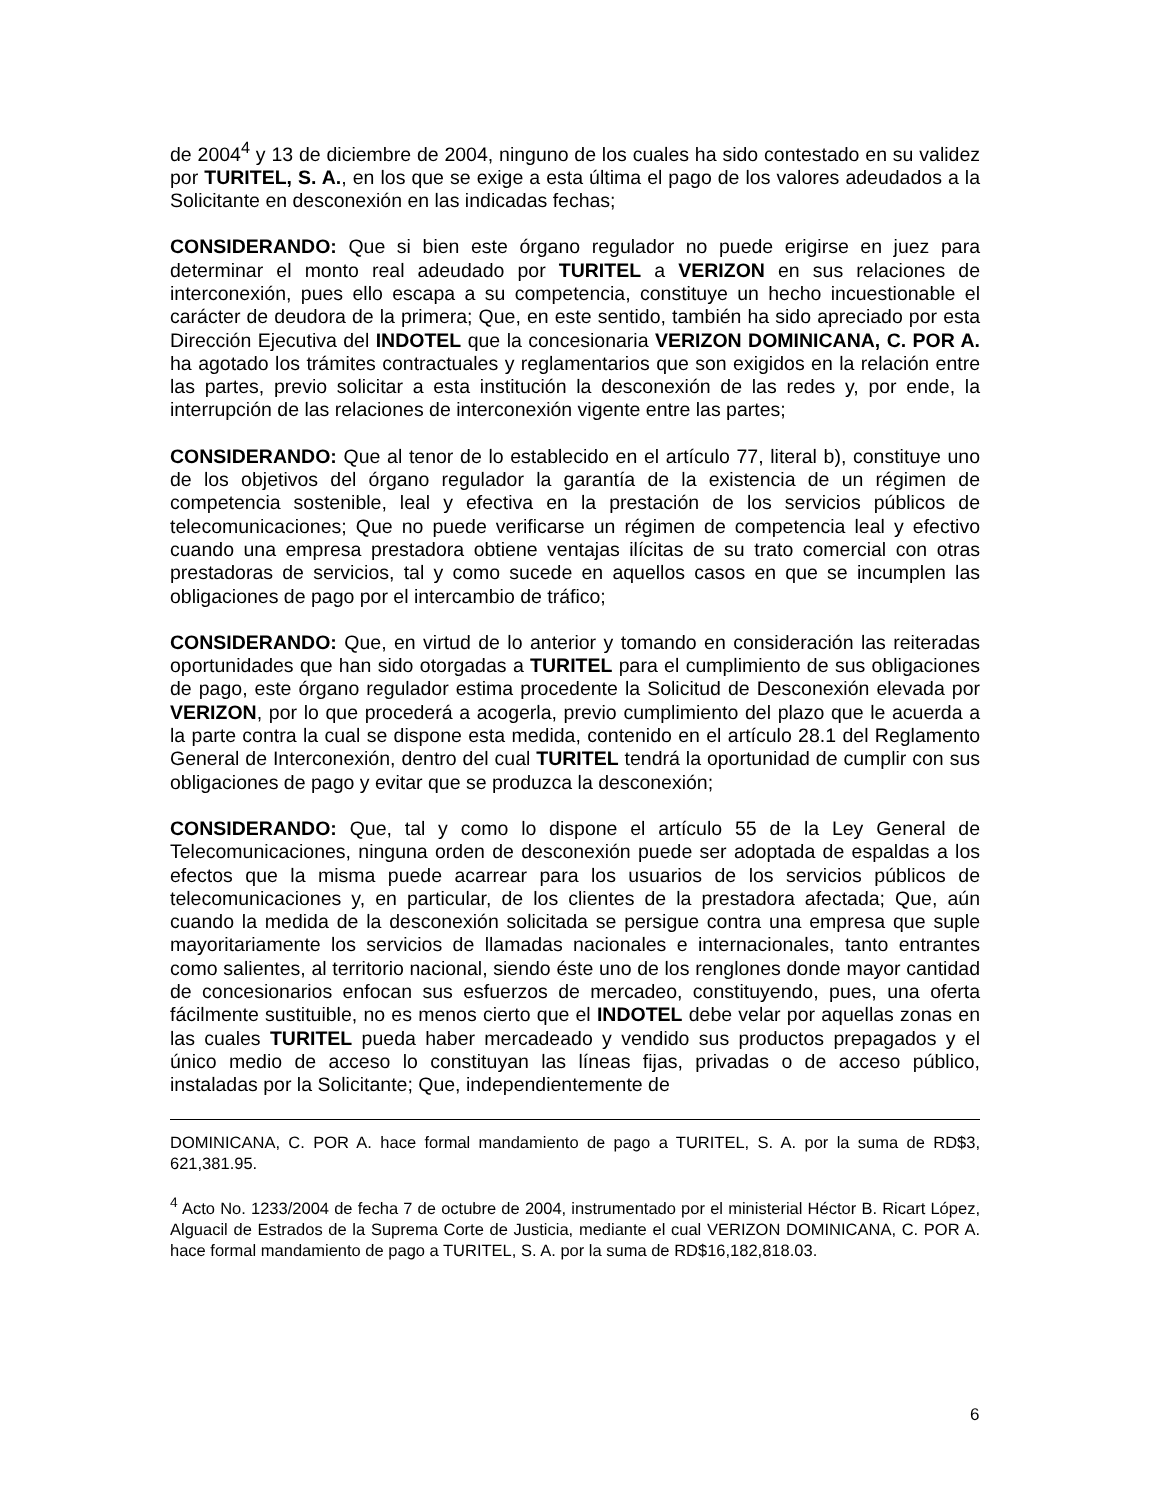de 2004<sup>4</sup> y 13 de diciembre de 2004, ninguno de los cuales ha sido contestado en su validez por TURITEL, S. A., en los que se exige a esta última el pago de los valores adeudados a la Solicitante en desconexión en las indicadas fechas;
CONSIDERANDO: Que si bien este órgano regulador no puede erigirse en juez para determinar el monto real adeudado por TURITEL a VERIZON en sus relaciones de interconexión, pues ello escapa a su competencia, constituye un hecho incuestionable el carácter de deudora de la primera; Que, en este sentido, también ha sido apreciado por esta Dirección Ejecutiva del INDOTEL que la concesionaria VERIZON DOMINICANA, C. POR A. ha agotado los trámites contractuales y reglamentarios que son exigidos en la relación entre las partes, previo solicitar a esta institución la desconexión de las redes y, por ende, la interrupción de las relaciones de interconexión vigente entre las partes;
CONSIDERANDO: Que al tenor de lo establecido en el artículo 77, literal b), constituye uno de los objetivos del órgano regulador la garantía de la existencia de un régimen de competencia sostenible, leal y efectiva en la prestación de los servicios públicos de telecomunicaciones; Que no puede verificarse un régimen de competencia leal y efectivo cuando una empresa prestadora obtiene ventajas ilícitas de su trato comercial con otras prestadoras de servicios, tal y como sucede en aquellos casos en que se incumplen las obligaciones de pago por el intercambio de tráfico;
CONSIDERANDO: Que, en virtud de lo anterior y tomando en consideración las reiteradas oportunidades que han sido otorgadas a TURITEL para el cumplimiento de sus obligaciones de pago, este órgano regulador estima procedente la Solicitud de Desconexión elevada por VERIZON, por lo que procederá a acogerla, previo cumplimiento del plazo que le acuerda a la parte contra la cual se dispone esta medida, contenido en el artículo 28.1 del Reglamento General de Interconexión, dentro del cual TURITEL tendrá la oportunidad de cumplir con sus obligaciones de pago y evitar que se produzca la desconexión;
CONSIDERANDO: Que, tal y como lo dispone el artículo 55 de la Ley General de Telecomunicaciones, ninguna orden de desconexión puede ser adoptada de espaldas a los efectos que la misma puede acarrear para los usuarios de los servicios públicos de telecomunicaciones y, en particular, de los clientes de la prestadora afectada; Que, aún cuando la medida de la desconexión solicitada se persigue contra una empresa que suple mayoritariamente los servicios de llamadas nacionales e internacionales, tanto entrantes como salientes, al territorio nacional, siendo éste uno de los renglones donde mayor cantidad de concesionarios enfocan sus esfuerzos de mercadeo, constituyendo, pues, una oferta fácilmente sustituible, no es menos cierto que el INDOTEL debe velar por aquellas zonas en las cuales TURITEL pueda haber mercadeado y vendido sus productos prepagados y el único medio de acceso lo constituyan las líneas fijas, privadas o de acceso público, instaladas por la Solicitante; Que, independientemente de
DOMINICANA, C. POR A. hace formal mandamiento de pago a TURITEL, S. A. por la suma de RD$3, 621,381.95.
<sup>4</sup> Acto No. 1233/2004 de fecha 7 de octubre de 2004, instrumentado por el ministerial Héctor B. Ricart López, Alguacil de Estrados de la Suprema Corte de Justicia, mediante el cual VERIZON DOMINICANA, C. POR A. hace formal mandamiento de pago a TURITEL, S. A. por la suma de RD$16,182,818.03.
6